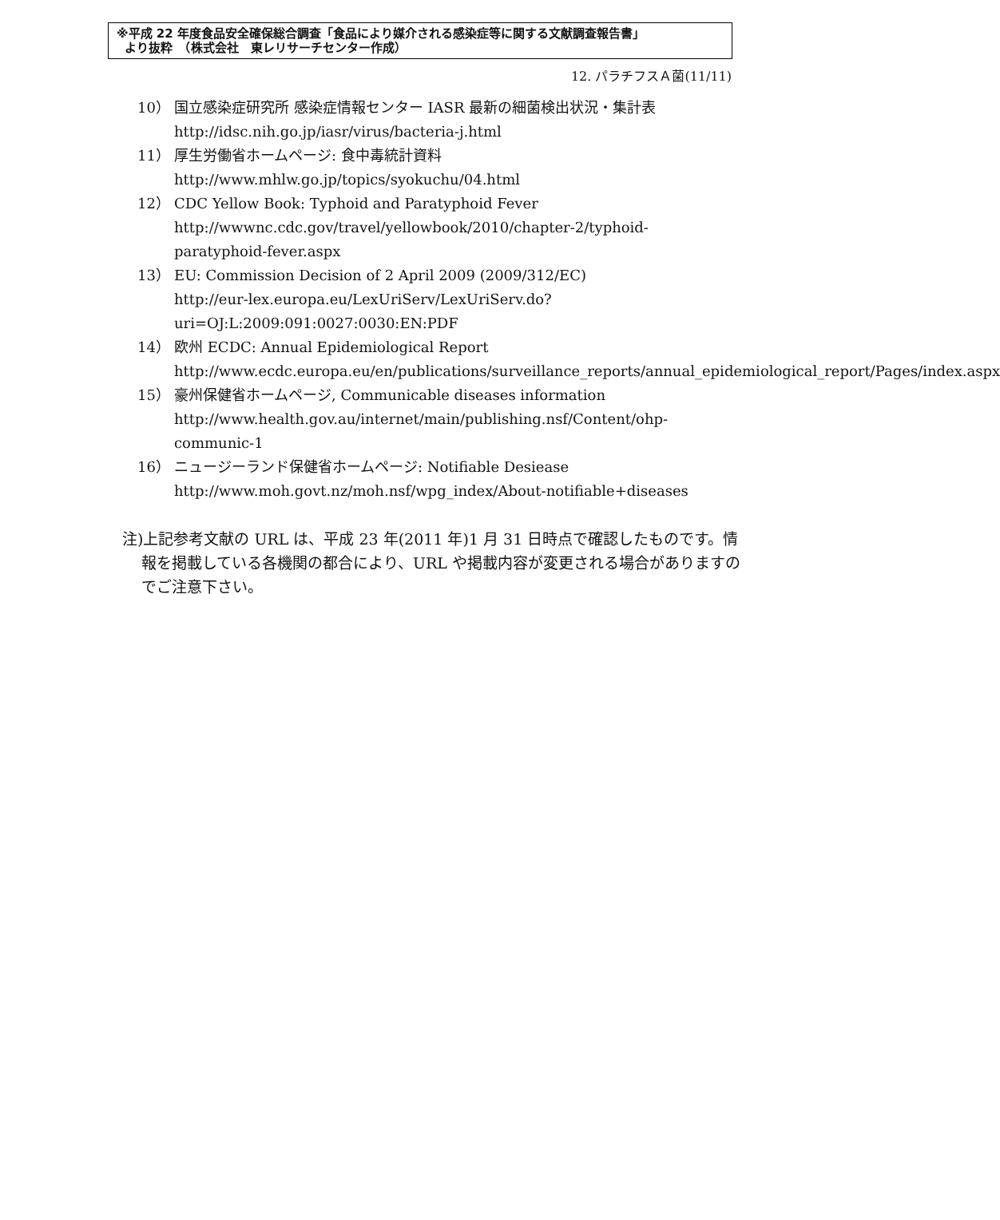※平成 22 年度食品安全確保総合調査「食品により媒介される感染症等に関する文献調査報告書」
より抜粋　（株式会社　東レリサーチセンター作成）
12. パラチフスＡ菌(11/11)
10） 国立感染症研究所 感染症情報センター IASR 最新の細菌検出状況・集計表 http://idsc.nih.go.jp/iasr/virus/bacteria-j.html
11） 厚生労働省ホームページ: 食中毒統計資料
http://www.mhlw.go.jp/topics/syokuchu/04.html
12） CDC Yellow Book: Typhoid and Paratyphoid Fever
http://wwwnc.cdc.gov/travel/yellowbook/2010/chapter-2/typhoid-paratyphoid-fever.aspx
13） EU: Commission Decision of 2 April 2009 (2009/312/EC)
http://eur-lex.europa.eu/LexUriServ/LexUriServ.do?uri=OJ:L:2009:091:0027:0030:EN:PDF
14） 欧州 ECDC: Annual Epidemiological Report
http://www.ecdc.europa.eu/en/publications/surveillance_reports/annual_epidemiological_report/Pages/index.aspx
15） 豪州保健省ホームページ, Communicable diseases information
http://www.health.gov.au/internet/main/publishing.nsf/Content/ohp-communic-1
16） ニュージーランド保健省ホームページ: Notifiable Desiease
http://www.moh.govt.nz/moh.nsf/wpg_index/About-notifiable+diseases
注)上記参考文献の URL は、平成 23 年(2011 年)1 月 31 日時点で確認したものです。情報を掲載している各機関の都合により、URL や掲載内容が変更される場合がありますのでご注意下さい。